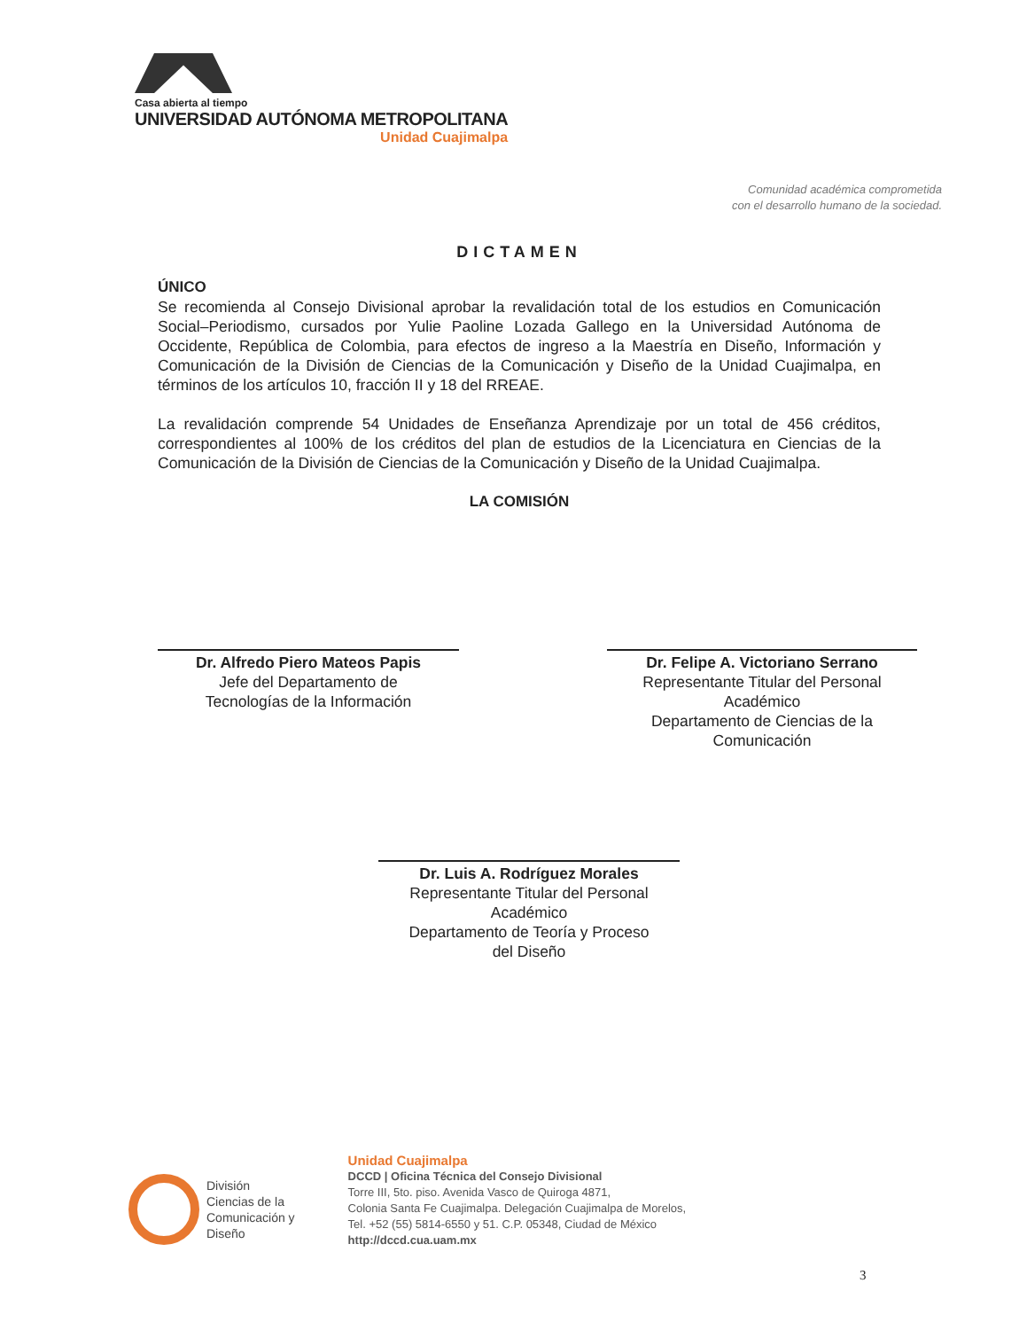Casa abierta al tiempo
UNIVERSIDAD AUTÓNOMA METROPOLITANA
Unidad Cuajimalpa
Comunidad académica comprometida
con el desarrollo humano de la sociedad.
DICTAMEN
ÚNICO
Se recomienda al Consejo Divisional aprobar la revalidación total de los estudios en Comunicación Social–Periodismo, cursados por Yulie Paoline Lozada Gallego en la Universidad Autónoma de Occidente, República de Colombia, para efectos de ingreso a la Maestría en Diseño, Información y Comunicación de la División de Ciencias de la Comunicación y Diseño de la Unidad Cuajimalpa, en términos de los artículos 10, fracción II y 18 del RREAE.
La revalidación comprende 54 Unidades de Enseñanza Aprendizaje por un total de 456 créditos, correspondientes al 100% de los créditos del plan de estudios de la Licenciatura en Ciencias de la Comunicación de la División de Ciencias de la Comunicación y Diseño de la Unidad Cuajimalpa.
LA COMISIÓN
Dr. Alfredo Piero Mateos Papis
Jefe del Departamento de
Tecnologías de la Información
Dr. Felipe A. Victoriano Serrano
Representante Titular del Personal
Académico
Departamento de Ciencias de la
Comunicación
Dr. Luis A. Rodríguez Morales
Representante Titular del Personal
Académico
Departamento de Teoría y Proceso
del Diseño
División
Ciencias de la
Comunicación y
Diseño
Unidad Cuajimalpa
DCCD | Oficina Técnica del Consejo Divisional
Torre III, 5to. piso. Avenida Vasco de Quiroga 4871,
Colonia Santa Fe Cuajimalpa. Delegación Cuajimalpa de Morelos,
Tel. +52 (55) 5814-6550 y 51. C.P. 05348, Ciudad de México
http://dccd.cua.uam.mx
3